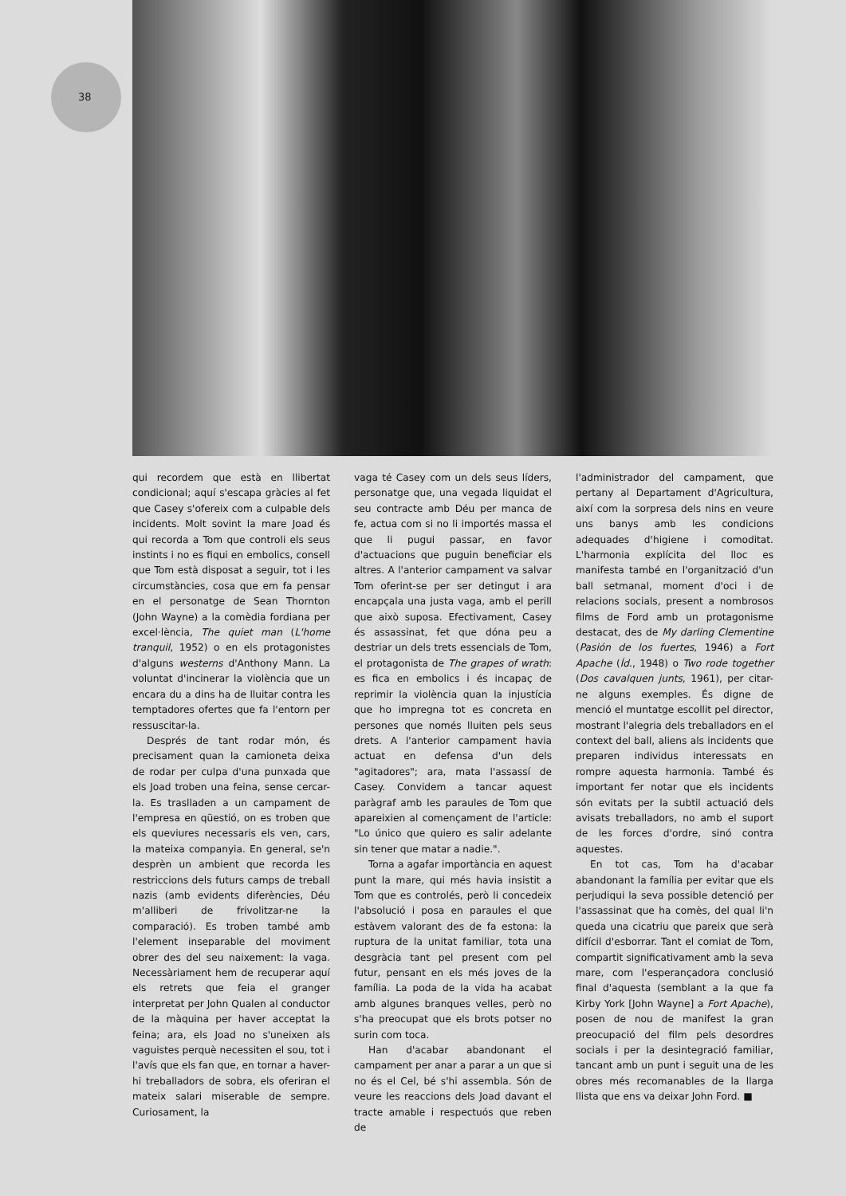38
qui recordem que està en llibertat condicional; aquí s'escapa gràcies al fet que Casey s'ofereix com a culpable dels incidents. Molt sovint la mare Joad és qui recorda a Tom que controli els seus instints i no es fiqui en embolics, consell que Tom està disposat a seguir, tot i les circumstàncies, cosa que em fa pensar en el personatge de Sean Thornton (John Wayne) a la comèdia fordiana per excel·lència, The quiet man (L'home tranquil, 1952) o en els protagonistes d'alguns westerns d'Anthony Mann. La voluntat d'incinerar la violència que un encara du a dins ha de lluitar contra les temptadores ofertes que fa l'entorn per ressuscitar-la.
Després de tant rodar món, és precisament quan la camioneta deixa de rodar per culpa d'una punxada que els Joad troben una feina, sense cercar-la. Es traslladen a un campament de l'empresa en qüestió, on es troben que els queviures necessaris els ven, cars, la mateixa companyia. En general, se'n desprèn un ambient que recorda les restriccions dels futurs camps de treball nazis (amb evidents diferències, Déu m'alliberi de frivolitzar-ne la comparació). Es troben també amb l'element inseparable del moviment obrer des del seu naixement: la vaga. Necessàriament hem de recuperar aquí els retrets que feia el granger interpretat per John Qualen al conductor de la màquina per haver acceptat la feina; ara, els Joad no s'uneixen als vaguistes perquè necessiten el sou, tot i l'avís que els fan que, en tornar a haver-hi treballadors de sobra, els oferiran el mateix salari miserable de sempre. Curiosament, la
vaga té Casey com un dels seus líders, personatge que, una vegada liquidat el seu contracte amb Déu per manca de fe, actua com si no li importés massa el que li pugui passar, en favor d'actuacions que puguin beneficiar els altres. A l'anterior campament va salvar Tom oferint-se per ser detingut i ara encapçala una justa vaga, amb el perill que això suposa. Efectivament, Casey és assassinat, fet que dóna peu a destriar un dels trets essencials de Tom, el protagonista de The grapes of wrath: es fica en embolics i és incapaç de reprimir la violència quan la injustícia que ho impregna tot es concreta en persones que només lluiten pels seus drets. A l'anterior campament havia actuat en defensa d'un dels "agitadores"; ara, mata l'assassí de Casey. Convidem a tancar aquest paràgraf amb les paraules de Tom que apareixien al començament de l'article: "Lo único que quiero es salir adelante sin tener que matar a nadie.".
Torna a agafar importància en aquest punt la mare, qui més havia insistit a Tom que es controlés, però li concedeix l'absolució i posa en paraules el que estàvem valorant des de fa estona: la ruptura de la unitat familiar, tota una desgràcia tant pel present com pel futur, pensant en els més joves de la família. La poda de la vida ha acabat amb algunes branques velles, però no s'ha preocupat que els brots potser no surin com toca.
Han d'acabar abandonant el campament per anar a parar a un que si no és el Cel, bé s'hi assembla. Són de veure les reaccions dels Joad davant el tracte amable i respectuós que reben de
l'administrador del campament, que pertany al Departament d'Agricultura, així com la sorpresa dels nins en veure uns banys amb les condicions adequades d'higiene i comoditat. L'harmonia explícita del lloc es manifesta també en l'organització d'un ball setmanal, moment d'oci i de relacions socials, present a nombrosos films de Ford amb un protagonisme destacat, des de My darling Clementine (Pasión de los fuertes, 1946) a Fort Apache (Íd., 1948) o Two rode together (Dos cavalquen junts, 1961), per citar-ne alguns exemples. És digne de menció el muntatge escollit pel director, mostrant l'alegria dels treballadors en el context del ball, aliens als incidents que preparen individus interessats en rompre aquesta harmonia. També és important fer notar que els incidents són evitats per la subtil actuació dels avisats treballadors, no amb el suport de les forces d'ordre, sinó contra aquestes.
En tot cas, Tom ha d'acabar abandonant la família per evitar que els perjudiqui la seva possible detenció per l'assassinat que ha comès, del qual li'n queda una cicatriu que pareix que serà difícil d'esborrar. Tant el comiat de Tom, compartit significativament amb la seva mare, com l'esperançadora conclusió final d'aquesta (semblant a la que fa Kirby York [John Wayne] a Fort Apache), posen de nou de manifest la gran preocupació del film pels desordres socials i per la desintegració familiar, tancant amb un punt i seguit una de les obres més recomanables de la llarga llista que ens va deixar John Ford. ■